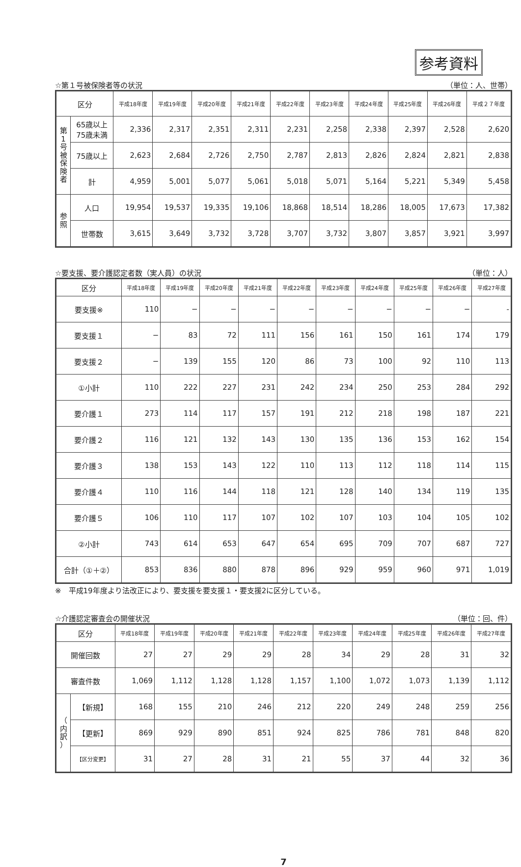参考資料
☆第１号被保険者等の状況 （単位：人、世帯）
| 区分 | | 平成18年度 | 平成19年度 | 平成20年度 | 平成21年度 | 平成22年度 | 平成23年度 | 平成24年度 | 平成25年度 | 平成26年度 | 平成２７年度 |
| --- | --- | --- | --- | --- | --- | --- | --- | --- | --- | --- | --- |
| 第 1 号 被 保 険 者 | 65歳以上 75歳未満 | 2,336 | 2,317 | 2,351 | 2,311 | 2,231 | 2,258 | 2,338 | 2,397 | 2,528 | 2,620 |
| | 75歳以上 | 2,623 | 2,684 | 2,726 | 2,750 | 2,787 | 2,813 | 2,826 | 2,824 | 2,821 | 2,838 |
| | 計 | 4,959 | 5,001 | 5,077 | 5,061 | 5,018 | 5,071 | 5,164 | 5,221 | 5,349 | 5,458 |
| 参 照 | 人口 | 19,954 | 19,537 | 19,335 | 19,106 | 18,868 | 18,514 | 18,286 | 18,005 | 17,673 | 17,382 |
| | 世帯数 | 3,615 | 3,649 | 3,732 | 3,728 | 3,707 | 3,732 | 3,807 | 3,857 | 3,921 | 3,997 |
☆要支援、要介護認定者数（実人員）の状況 （単位：人）
| 区分 | 平成18年度 | 平成19年度 | 平成20年度 | 平成21年度 | 平成22年度 | 平成23年度 | 平成24年度 | 平成25年度 | 平成26年度 | 平成27年度 |
| --- | --- | --- | --- | --- | --- | --- | --- | --- | --- | --- |
| 要支援※ | 110 | − | − | − | − | − | − | − | − | - |
| 要支援１ | − | 83 | 72 | 111 | 156 | 161 | 150 | 161 | 174 | 179 |
| 要支援２ | − | 139 | 155 | 120 | 86 | 73 | 100 | 92 | 110 | 113 |
| ①小計 | 110 | 222 | 227 | 231 | 242 | 234 | 250 | 253 | 284 | 292 |
| 要介護１ | 273 | 114 | 117 | 157 | 191 | 212 | 218 | 198 | 187 | 221 |
| 要介護２ | 116 | 121 | 132 | 143 | 130 | 135 | 136 | 153 | 162 | 154 |
| 要介護３ | 138 | 153 | 143 | 122 | 110 | 113 | 112 | 118 | 114 | 115 |
| 要介護４ | 110 | 116 | 144 | 118 | 121 | 128 | 140 | 134 | 119 | 135 |
| 要介護５ | 106 | 110 | 117 | 107 | 102 | 107 | 103 | 104 | 105 | 102 |
| ②小計 | 743 | 614 | 653 | 647 | 654 | 695 | 709 | 707 | 687 | 727 |
| 合計（①＋②） | 853 | 836 | 880 | 878 | 896 | 929 | 959 | 960 | 971 | 1,019 |
※　平成19年度より法改正により、要支援を要支援１・要支援2に区分している。
☆介護認定審査会の開催状況 （単位：回、件）
| 区分 | | 平成18年度 | 平成19年度 | 平成20年度 | 平成21年度 | 平成22年度 | 平成23年度 | 平成24年度 | 平成25年度 | 平成26年度 | 平成27年度 |
| --- | --- | --- | --- | --- | --- | --- | --- | --- | --- | --- | --- |
| 開催回数 | | 27 | 27 | 29 | 29 | 28 | 34 | 29 | 28 | 31 | 32 |
| 審査件数 | | 1,069 | 1,112 | 1,128 | 1,128 | 1,157 | 1,100 | 1,072 | 1,073 | 1,139 | 1,112 |
| （ 内 訳 ） | 【新規】 | 168 | 155 | 210 | 246 | 212 | 220 | 249 | 248 | 259 | 256 |
| | 【更新】 | 869 | 929 | 890 | 851 | 924 | 825 | 786 | 781 | 848 | 820 |
| | 【区分変更】 | 31 | 27 | 28 | 31 | 21 | 55 | 37 | 44 | 32 | 36 |
7